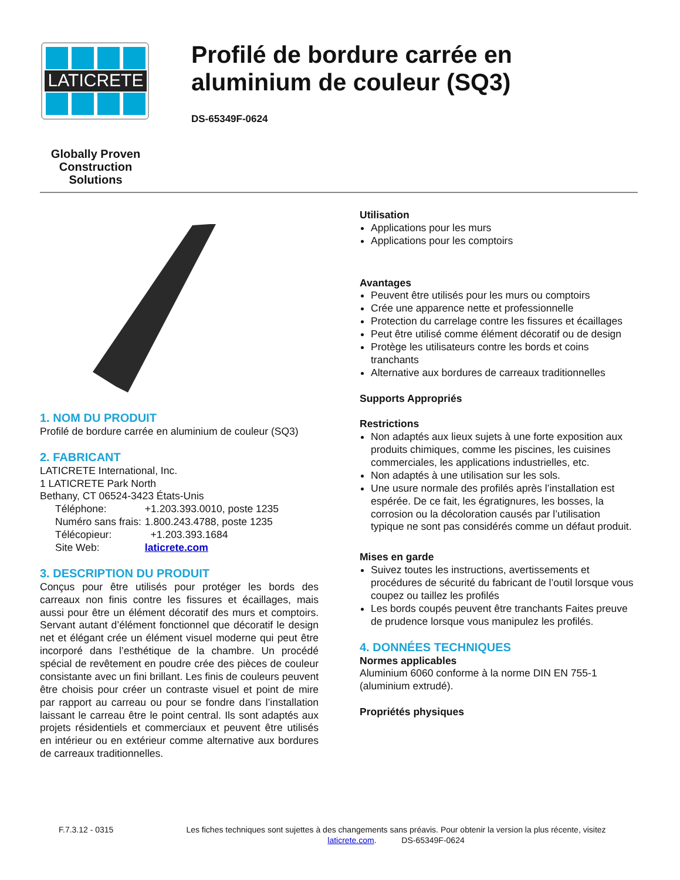LATICRETE
Globally Proven
Construction Solutions
Profilé de bordure carrée en aluminium de couleur (SQ3)
DS-65349F-0624
1. NOM DU PRODUIT
Profilé de bordure carrée en aluminium de couleur (SQ3)
2. FABRICANT
LATICRETE International, Inc.
1 LATICRETE Park North
Bethany, CT 06524-3423 États-Unis
| Téléphone: | +1.203.393.0010, poste 1235 |
| Numéro sans frais: | 1.800.243.4788, poste 1235 |
| Télécopieur: | +1.203.393.1684 |
| Site Web: | laticrete.com |
3. DESCRIPTION DU PRODUIT
Conçus pour être utilisés pour protéger les bords des carreaux non finis contre les fissures et écaillages, mais aussi pour être un élément décoratif des murs et comptoirs. Servant autant d’élément fonctionnel que décoratif le design net et élégant crée un élément visuel moderne qui peut être incorporé dans l’esthétique de la chambre. Un procédé spécial de revêtement en poudre crée des pièces de couleur consistante avec un fini brillant. Les finis de couleurs peuvent être choisis pour créer un contraste visuel et point de mire par rapport au carreau ou pour se fondre dans l’installation laissant le carreau être le point central. Ils sont adaptés aux projets résidentiels et commerciaux et peuvent être utilisés en intérieur ou en extérieur comme alternative aux bordures de carreaux traditionnelles.
Utilisation
Applications pour les murs
Applications pour les comptoirs
Avantages
Peuvent être utilisés pour les murs ou comptoirs
Crée une apparence nette et professionnelle
Protection du carrelage contre les fissures et écaillages
Peut être utilisé comme élément décoratif ou de design
Protège les utilisateurs contre les bords et coins tranchants
Alternative aux bordures de carreaux traditionnelles
Supports Appropriés
Restrictions
Non adaptés aux lieux sujets à une forte exposition aux produits chimiques, comme les piscines, les cuisines commerciales, les applications industrielles, etc.
Non adaptés à une utilisation sur les sols.
Une usure normale des profilés après l’installation est espérée. De ce fait, les égratignures, les bosses, la corrosion ou la décoloration causés par l’utilisation typique ne sont pas considérés comme un défaut produit.
Mises en garde
Suivez toutes les instructions, avertissements et procédures de sécurité du fabricant de l’outil lorsque vous coupez ou taillez les profilés
Les bords coupés peuvent être tranchants Faites preuve de prudence lorsque vous manipulez les profilés.
4. DONNÉES TECHNIQUES
Normes applicables
Aluminium 6060 conforme à la norme DIN EN 755-1 (aluminium extrudé).
Propriétés physiques
F.7.3.12 - 0315 Les fiches techniques sont sujettes à des changements sans préavis. Pour obtenir la version la plus récente, visitez laticrete.com. DS-65349F-0624